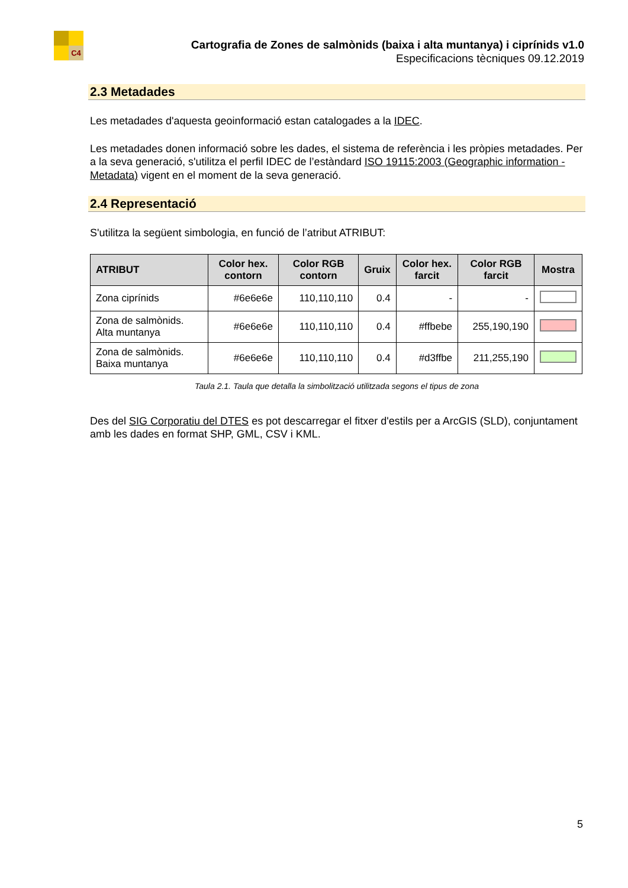C4
Cartografia de Zones de salmònids (baixa i alta muntanya) i ciprínids v1.0
Especificacions tècniques 09.12.2019
2.3 Metadades
Les metadades d'aquesta geoinformació estan catalogades a la IDEC.
Les metadades donen informació sobre les dades, el sistema de referència i les pròpies metadades. Per a la seva generació, s'utilitza el perfil IDEC de l’estàndard ISO 19115:2003 (Geographic information - Metadata) vigent en el moment de la seva generació.
2.4 Representació
S'utilitza la següent simbologia, en funció de l’atribut ATRIBUT:
| ATRIBUT | Color hex. contorn | Color RGB contorn | Gruix | Color hex. farcit | Color RGB farcit | Mostra |
| --- | --- | --- | --- | --- | --- | --- |
| Zona ciprínids | #6e6e6e | 110,110,110 | 0.4 | - | - | |
| Zona de salmònids. Alta muntanya | #6e6e6e | 110,110,110 | 0.4 | #ffbebe | 255,190,190 | |
| Zona de salmònids. Baixa muntanya | #6e6e6e | 110,110,110 | 0.4 | #d3ffbe | 211,255,190 | |
Taula 2.1. Taula que detalla la simbolització utilitzada segons el tipus de zona
Des del SIG Corporatiu del DTES es pot descarregar el fitxer d'estils per a ArcGIS (SLD), conjuntament amb les dades en format SHP, GML, CSV i KML.
5